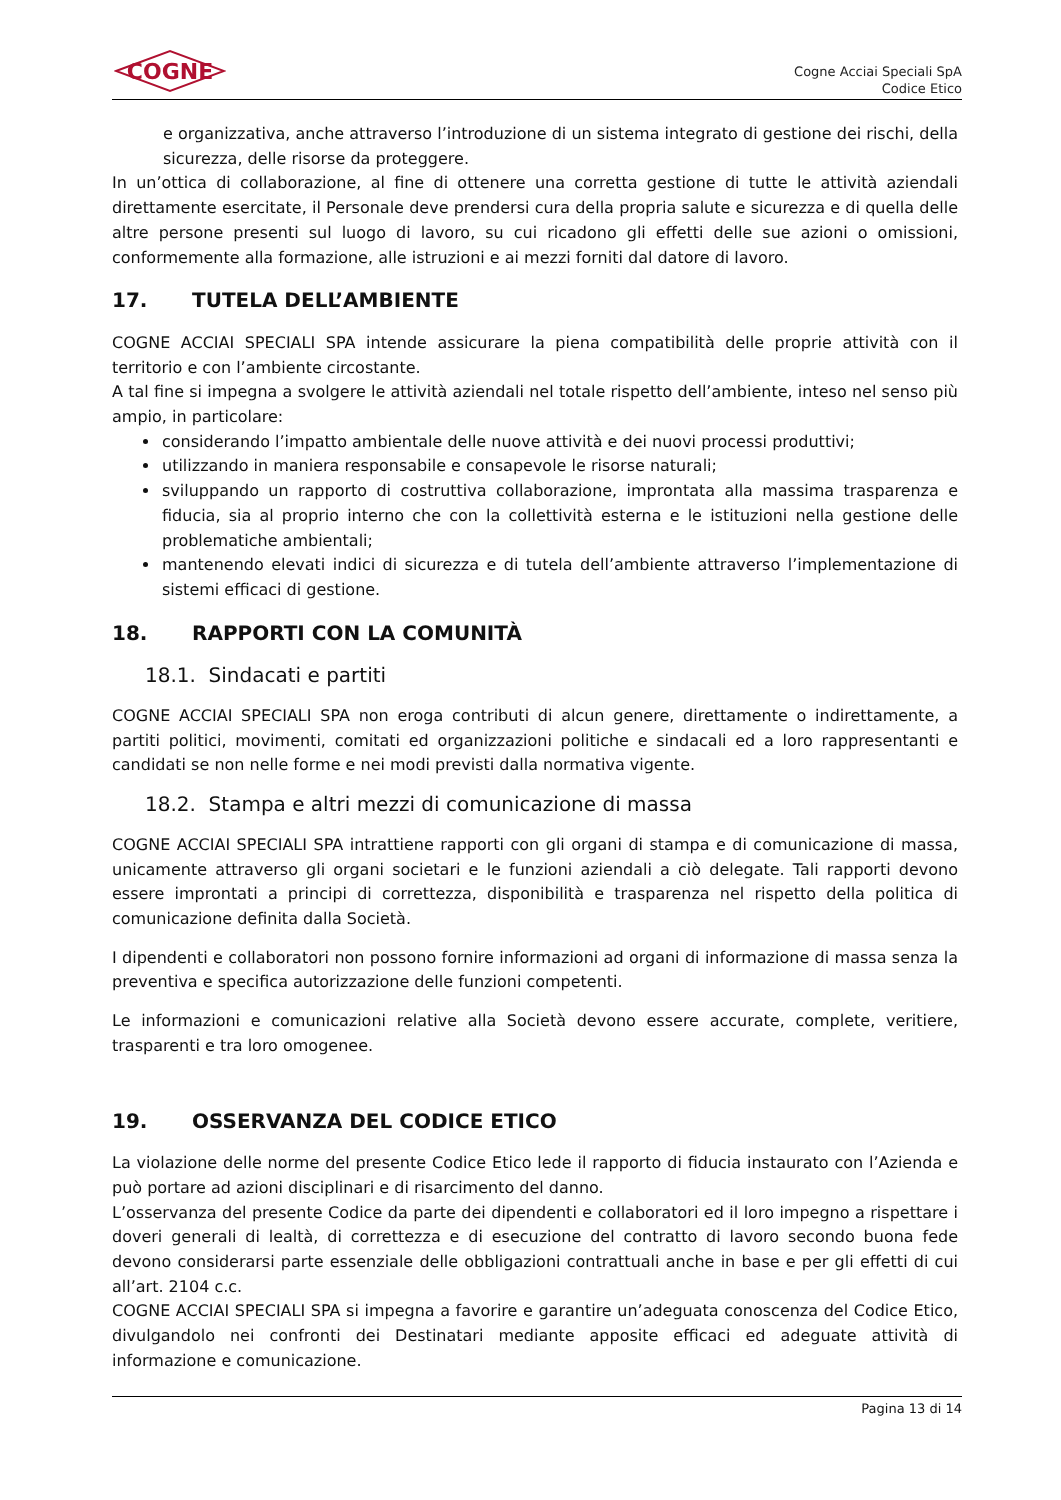COGNE
Cogne Acciai Speciali SpA
Codice Etico
e organizzativa, anche attraverso l’introduzione di un sistema integrato di gestione dei rischi, della sicurezza, delle risorse da proteggere.
In un’ottica di collaborazione, al fine di ottenere una corretta gestione di tutte le attività aziendali direttamente esercitate, il Personale deve prendersi cura della propria salute e sicurezza e di quella delle altre persone presenti sul luogo di lavoro, su cui ricadono gli effetti delle sue azioni o omissioni, conformemente alla formazione, alle istruzioni e ai mezzi forniti dal datore di lavoro.
17. TUTELA DELL’AMBIENTE
COGNE ACCIAI SPECIALI SPA intende assicurare la piena compatibilità delle proprie attività con il territorio e con l’ambiente circostante.
A tal fine si impegna a svolgere le attività aziendali nel totale rispetto dell’ambiente, inteso nel senso più ampio, in particolare:
considerando l’impatto ambientale delle nuove attività e dei nuovi processi produttivi;
utilizzando in maniera responsabile e consapevole le risorse naturali;
sviluppando un rapporto di costruttiva collaborazione, improntata alla massima trasparenza e fiducia, sia al proprio interno che con la collettività esterna e le istituzioni nella gestione delle problematiche ambientali;
mantenendo elevati indici di sicurezza e di tutela dell’ambiente attraverso l’implementazione di sistemi efficaci di gestione.
18. RAPPORTI CON LA COMUNITÀ
18.1. Sindacati e partiti
COGNE ACCIAI SPECIALI SPA non eroga contributi di alcun genere, direttamente o indirettamente, a partiti politici, movimenti, comitati ed organizzazioni politiche e sindacali ed a loro rappresentanti e candidati se non nelle forme e nei modi previsti dalla normativa vigente.
18.2. Stampa e altri mezzi di comunicazione di massa
COGNE ACCIAI SPECIALI SPA intrattiene rapporti con gli organi di stampa e di comunicazione di massa, unicamente attraverso gli organi societari e le funzioni aziendali a ciò delegate. Tali rapporti devono essere improntati a principi di correttezza, disponibilità e trasparenza nel rispetto della politica di comunicazione definita dalla Società.
I dipendenti e collaboratori non possono fornire informazioni ad organi di informazione di massa senza la preventiva e specifica autorizzazione delle funzioni competenti.
Le informazioni e comunicazioni relative alla Società devono essere accurate, complete, veritiere, trasparenti e tra loro omogenee.
19. OSSERVANZA DEL CODICE ETICO
La violazione delle norme del presente Codice Etico lede il rapporto di fiducia instaurato con l’Azienda e può portare ad azioni disciplinari e di risarcimento del danno.
L’osservanza del presente Codice da parte dei dipendenti e collaboratori ed il loro impegno a rispettare i doveri generali di lealtà, di correttezza e di esecuzione del contratto di lavoro secondo buona fede devono considerarsi parte essenziale delle obbligazioni contrattuali anche in base e per gli effetti di cui all’art. 2104 c.c.
COGNE ACCIAI SPECIALI SPA si impegna a favorire e garantire un’adeguata conoscenza del Codice Etico, divulgandolo nei confronti dei Destinatari mediante apposite efficaci ed adeguate attività di informazione e comunicazione.
Pagina 13 di 14